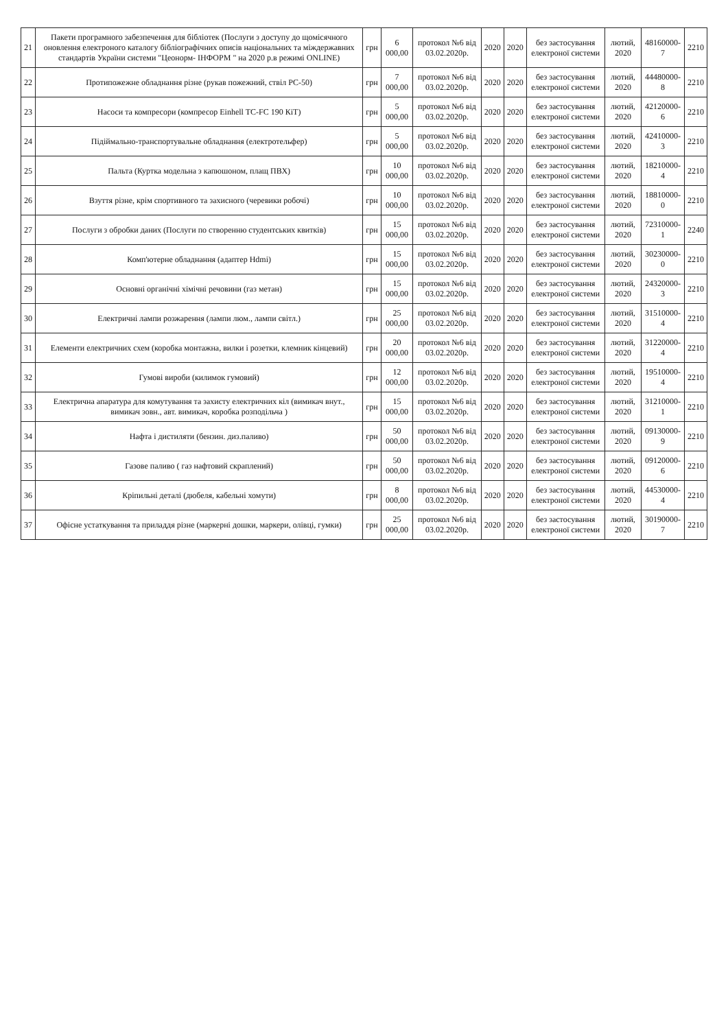| 21 | Пакети програмного забезпечення для бібліотек (Послуги з доступу до щомісячного оновлення електроного каталогу бібліографічних описів національних та міждержавних стандартів України системи "Цеонорм- ІНФОРМ " на 2020 р.в режимі ONLINE) | грн | 6 000,00 | протокол №6 від 03.02.2020р. | 2020 | 2020 | без застосування електроної системи | лютий, 2020 | 48160000-7 | 2210 |
| 22 | Протипожежне обладнання різне (рукав пожежний, ствіл РС-50) | грн | 7 000,00 | протокол №6 від 03.02.2020р. | 2020 | 2020 | без застосування електроної системи | лютий, 2020 | 44480000-8 | 2210 |
| 23 | Насоси та компресори (компресор Einhell TC-FC 190 КіТ) | грн | 5 000,00 | протокол №6 від 03.02.2020р. | 2020 | 2020 | без застосування електроної системи | лютий, 2020 | 42120000-6 | 2210 |
| 24 | Підіймально-транспортувальне обладнання (електротельфер) | грн | 5 000,00 | протокол №6 від 03.02.2020р. | 2020 | 2020 | без застосування електроної системи | лютий, 2020 | 42410000-3 | 2210 |
| 25 | Пальта (Куртка модельна з капюшоном, плащ ПВХ) | грн | 10 000,00 | протокол №6 від 03.02.2020р. | 2020 | 2020 | без застосування електроної системи | лютий, 2020 | 18210000-4 | 2210 |
| 26 | Взуття різне, крім спортивного та захисного (черевики робочі) | грн | 10 000,00 | протокол №6 від 03.02.2020р. | 2020 | 2020 | без застосування електроної системи | лютий, 2020 | 18810000-0 | 2210 |
| 27 | Послуги з обробки даних (Послуги по створенню студентських квитків) | грн | 15 000,00 | протокол №6 від 03.02.2020р. | 2020 | 2020 | без застосування електроної системи | лютий, 2020 | 72310000-1 | 2240 |
| 28 | Комп'ютерне обладнання (адаптер Hdmi) | грн | 15 000,00 | протокол №6 від 03.02.2020р. | 2020 | 2020 | без застосування електроної системи | лютий, 2020 | 30230000-0 | 2210 |
| 29 | Основні органічні хімічні речовини (газ метан) | грн | 15 000,00 | протокол №6 від 03.02.2020р. | 2020 | 2020 | без застосування електроної системи | лютий, 2020 | 24320000-3 | 2210 |
| 30 | Електричні лампи розжарення (лампи люм., лампи світл.) | грн | 25 000,00 | протокол №6 від 03.02.2020р. | 2020 | 2020 | без застосування електроної системи | лютий, 2020 | 31510000-4 | 2210 |
| 31 | Елементи електричних схем (коробка монтажна, вилки і розетки, клемник кінцевий) | грн | 20 000,00 | протокол №6 від 03.02.2020р. | 2020 | 2020 | без застосування електроної системи | лютий, 2020 | 31220000-4 | 2210 |
| 32 | Гумові вироби (килимок гумовий) | грн | 12 000,00 | протокол №6 від 03.02.2020р. | 2020 | 2020 | без застосування електроної системи | лютий, 2020 | 19510000-4 | 2210 |
| 33 | Електрична апаратура для комутування та захисту електричних кіл (вимикач внут., вимикач зовн., авт. вимикач, коробка розподільча ) | грн | 15 000,00 | протокол №6 від 03.02.2020р. | 2020 | 2020 | без застосування електроної системи | лютий, 2020 | 31210000-1 | 2210 |
| 34 | Нафта і дистиляти (бензин. диз.паливо) | грн | 50 000,00 | протокол №6 від 03.02.2020р. | 2020 | 2020 | без застосування електроної системи | лютий, 2020 | 09130000-9 | 2210 |
| 35 | Газове паливо ( газ нафтовий скраплений) | грн | 50 000,00 | протокол №6 від 03.02.2020р. | 2020 | 2020 | без застосування електроної системи | лютий, 2020 | 09120000-6 | 2210 |
| 36 | Кріпильні деталі (дюбеля, кабельні хомути) | грн | 8 000,00 | протокол №6 від 03.02.2020р. | 2020 | 2020 | без застосування електроної системи | лютий, 2020 | 44530000-4 | 2210 |
| 37 | Офісне устаткування та приладдя різне (маркерні дошки, маркери, олівці, гумки) | грн | 25 000,00 | протокол №6 від 03.02.2020р. | 2020 | 2020 | без застосування електроної системи | лютий, 2020 | 30190000-7 | 2210 |